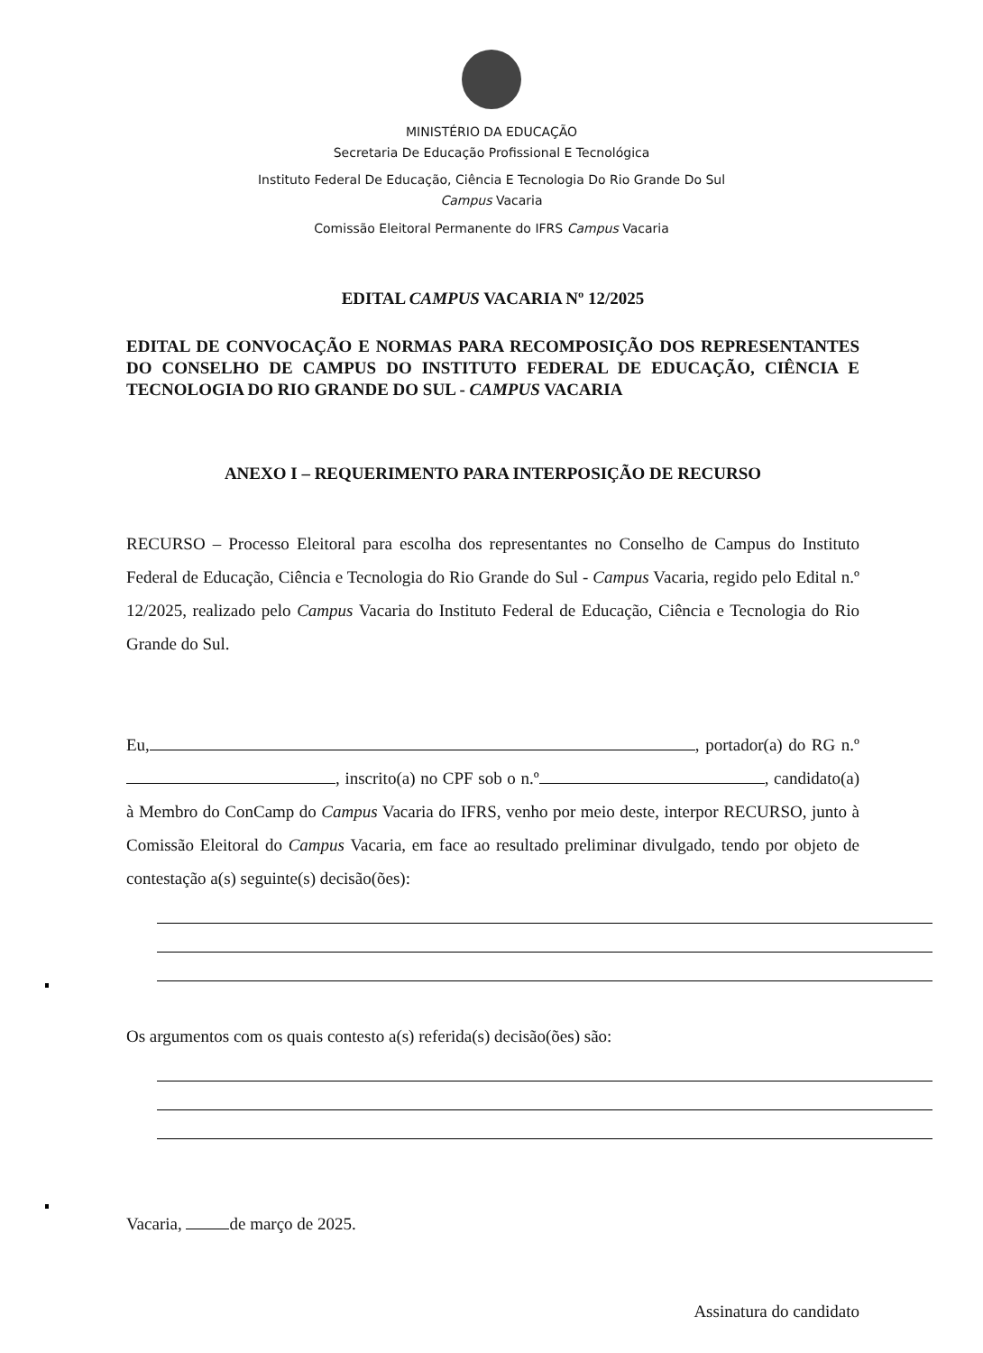MINISTÉRIO DA EDUCAÇÃO
Secretaria De Educação Profissional E Tecnológica
Instituto Federal De Educação, Ciência E Tecnologia Do Rio Grande Do Sul
Campus Vacaria
Comissão Eleitoral Permanente do IFRS Campus Vacaria
EDITAL CAMPUS VACARIA Nº 12/2025
EDITAL DE CONVOCAÇÃO E NORMAS PARA RECOMPOSIÇÃO DOS REPRESENTANTES DO CONSELHO DE CAMPUS DO INSTITUTO FEDERAL DE EDUCAÇÃO, CIÊNCIA E TECNOLOGIA DO RIO GRANDE DO SUL - CAMPUS VACARIA
ANEXO I – REQUERIMENTO PARA INTERPOSIÇÃO DE RECURSO
RECURSO – Processo Eleitoral para escolha dos representantes no Conselho de Campus do Instituto Federal de Educação, Ciência e Tecnologia do Rio Grande do Sul - Campus Vacaria, regido pelo Edital n.º 12/2025, realizado pelo Campus Vacaria do Instituto Federal de Educação, Ciência e Tecnologia do Rio Grande do Sul.
Eu, , portador(a) do RG n.º , inscrito(a) no CPF sob o n.º , candidato(a) à Membro do ConCamp do Campus Vacaria do IFRS, venho por meio deste, interpor RECURSO, junto à Comissão Eleitoral do Campus Vacaria, em face ao resultado preliminar divulgado, tendo por objeto de contestação a(s) seguinte(s) decisão(ões):
Os argumentos com os quais contesto a(s) referida(s) decisão(ões) são:
Vacaria, de março de 2025.
Assinatura do candidato